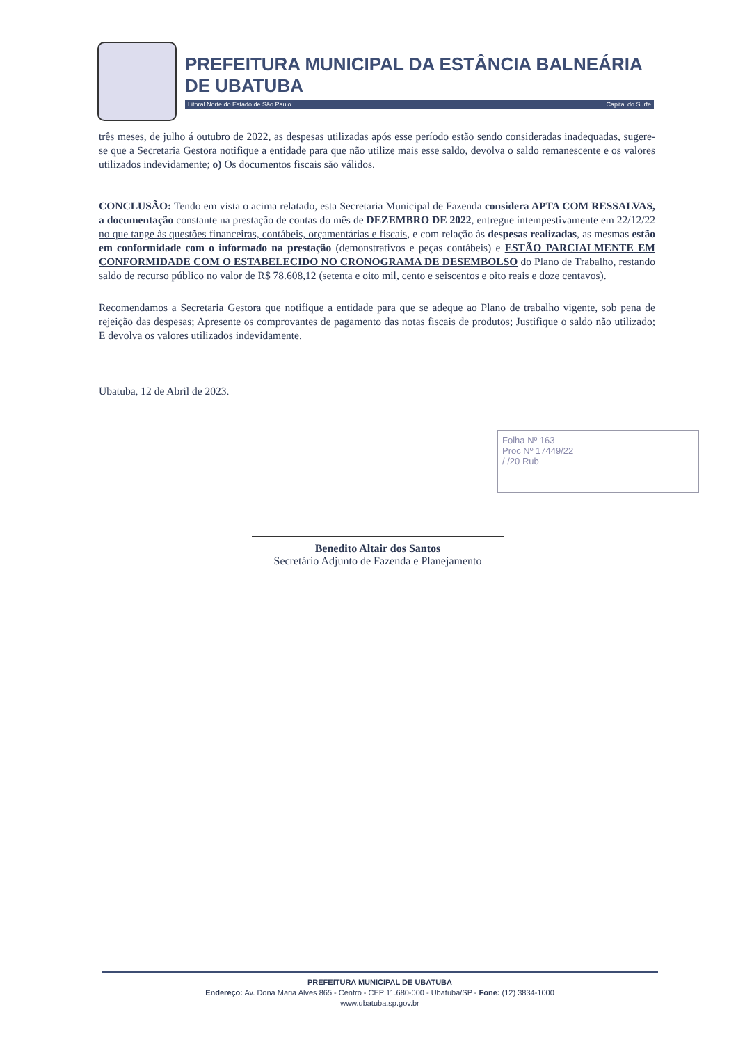PREFEITURA MUNICIPAL DA ESTÂNCIA BALNEÁRIA DE UBATUBA
Litoral Norte do Estado de São Paulo Capital do Surfe
três meses, de julho á outubro de 2022, as despesas utilizadas após esse período estão sendo consideradas inadequadas, sugere-se que a Secretaria Gestora notifique a entidade para que não utilize mais esse saldo, devolva o saldo remanescente e os valores utilizados indevidamente; o) Os documentos fiscais são válidos.
CONCLUSÃO: Tendo em vista o acima relatado, esta Secretaria Municipal de Fazenda considera APTA COM RESSALVAS, a documentação constante na prestação de contas do mês de DEZEMBRO DE 2022, entregue intempestivamente em 22/12/22 no que tange às questões financeiras, contábeis, orçamentárias e fiscais, e com relação às despesas realizadas, as mesmas estão em conformidade com o informado na prestação (demonstrativos e peças contábeis) e ESTÃO PARCIALMENTE EM CONFORMIDADE COM O ESTABELECIDO NO CRONOGRAMA DE DESEMBOLSO do Plano de Trabalho, restando saldo de recurso público no valor de R$ 78.608,12 (setenta e oito mil, cento e seiscentos e oito reais e doze centavos).
Recomendamos a Secretaria Gestora que notifique a entidade para que se adeque ao Plano de trabalho vigente, sob pena de rejeição das despesas; Apresente os comprovantes de pagamento das notas fiscais de produtos; Justifique o saldo não utilizado; E devolva os valores utilizados indevidamente.
Ubatuba, 12 de Abril de 2023.
Folha Nº 163
Proc Nº 17449/22
/ /20 Rub
Benedito Altair dos Santos
Secretário Adjunto de Fazenda e Planejamento
PREFEITURA MUNICIPAL DE UBATUBA
Endereço: Av. Dona Maria Alves 865 - Centro - CEP 11.680-000 - Ubatuba/SP - Fone: (12) 3834-1000
www.ubatuba.sp.gov.br